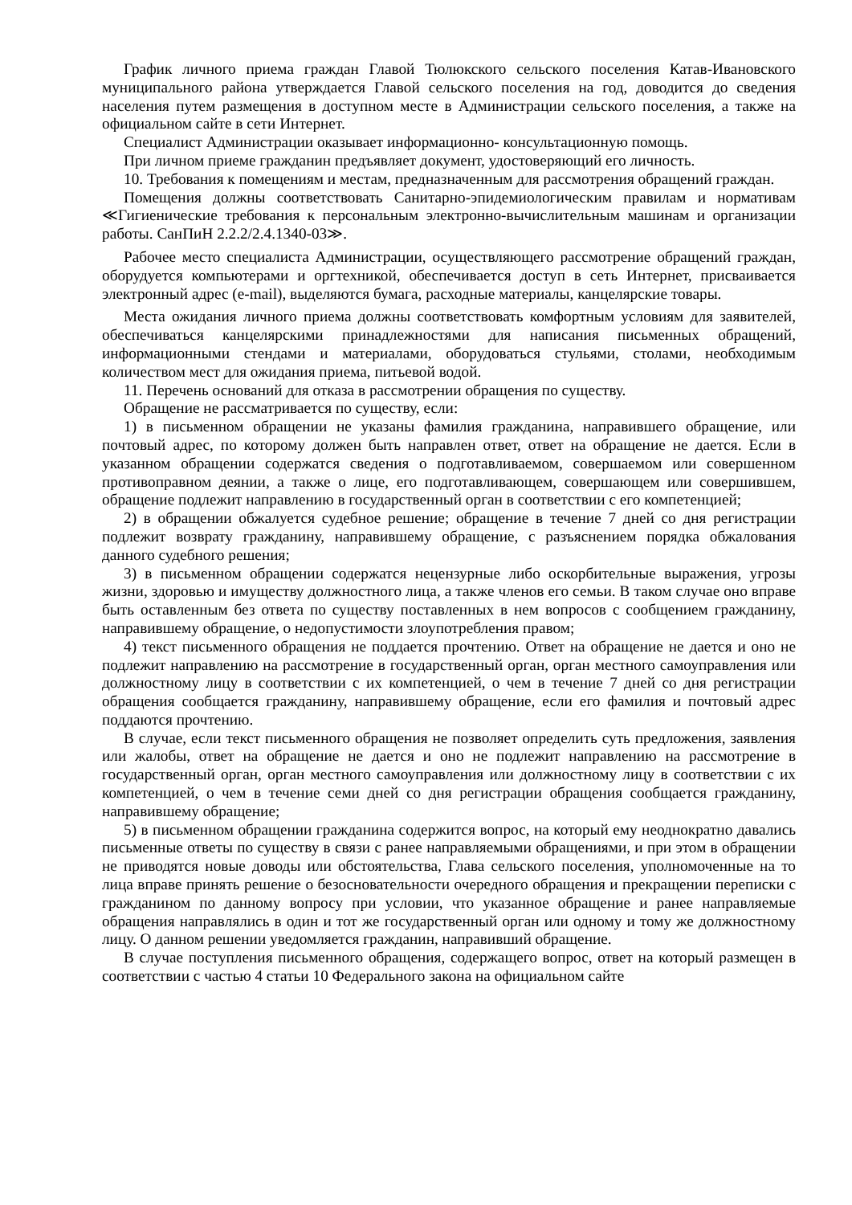График личного приема граждан Главой Тюлюкского сельского поселения Катав-Ивановского муниципального района утверждается Главой сельского поселения на год, доводится до сведения населения путем размещения в доступном месте в Администрации сельского поселения, а также на официальном сайте в сети Интернет.
Специалист Администрации оказывает информационно- консультационную помощь.
При личном приеме гражданин предъявляет документ, удостоверяющий его личность.
10. Требования к помещениям и местам, предназначенным для рассмотрения обращений граждан.
Помещения должны соответствовать Санитарно-эпидемиологическим правилам и нормативам ≪Гигиенические требования к персональным электронно-вычислительным машинам и организации работы. СанПиН 2.2.2/2.4.1340-03≫.
Рабочее место специалиста Администрации, осуществляющего рассмотрение обращений граждан, оборудуется компьютерами и оргтехникой, обеспечивается доступ в сеть Интернет, присваивается электронный адрес (e-mail), выделяются бумага, расходные материалы, канцелярские товары.
Места ожидания личного приема должны соответствовать комфортным условиям для заявителей, обеспечиваться канцелярскими принадлежностями для написания письменных обращений, информационными стендами и материалами, оборудоваться стульями, столами, необходимым количеством мест для ожидания приема, питьевой водой.
11. Перечень оснований для отказа в рассмотрении обращения по существу.
Обращение не рассматривается по существу, если:
1) в письменном обращении не указаны фамилия гражданина, направившего обращение, или почтовый адрес, по которому должен быть направлен ответ, ответ на обращение не дается. Если в указанном обращении содержатся сведения о подготавливаемом, совершаемом или совершенном противоправном деянии, а также о лице, его подготавливающем, совершающем или совершившем, обращение подлежит направлению в государственный орган в соответствии с его компетенцией;
2) в обращении обжалуется судебное решение; обращение в течение 7 дней со дня регистрации подлежит возврату гражданину, направившему обращение, с разъяснением порядка обжалования данного судебного решения;
3) в письменном обращении содержатся нецензурные либо оскорбительные выражения, угрозы жизни, здоровью и имуществу должностного лица, а также членов его семьи. В таком случае оно вправе быть оставленным без ответа по существу поставленных в нем вопросов с сообщением гражданину, направившему обращение, о недопустимости злоупотребления правом;
4) текст письменного обращения не поддается прочтению. Ответ на обращение не дается и оно не подлежит направлению на рассмотрение в государственный орган, орган местного самоуправления или должностному лицу в соответствии с их компетенцией, о чем в течение 7 дней со дня регистрации обращения сообщается гражданину, направившему обращение, если его фамилия и почтовый адрес поддаются прочтению.
В случае, если текст письменного обращения не позволяет определить суть предложения, заявления или жалобы, ответ на обращение не дается и оно не подлежит направлению на рассмотрение в государственный орган, орган местного самоуправления или должностному лицу в соответствии с их компетенцией, о чем в течение семи дней со дня регистрации обращения сообщается гражданину, направившему обращение;
5) в письменном обращении гражданина содержится вопрос, на который ему неоднократно давались письменные ответы по существу в связи с ранее направляемыми обращениями, и при этом в обращении не приводятся новые доводы или обстоятельства, Глава сельского поселения, уполномоченные на то лица вправе принять решение о безосновательности очередного обращения и прекращении переписки с гражданином по данному вопросу при условии, что указанное обращение и ранее направляемые обращения направлялись в один и тот же государственный орган или одному и тому же должностному лицу. О данном решении уведомляется гражданин, направивший обращение.
В случае поступления письменного обращения, содержащего вопрос, ответ на который размещен в соответствии с частью 4 статьи 10 Федерального закона на официальном сайте